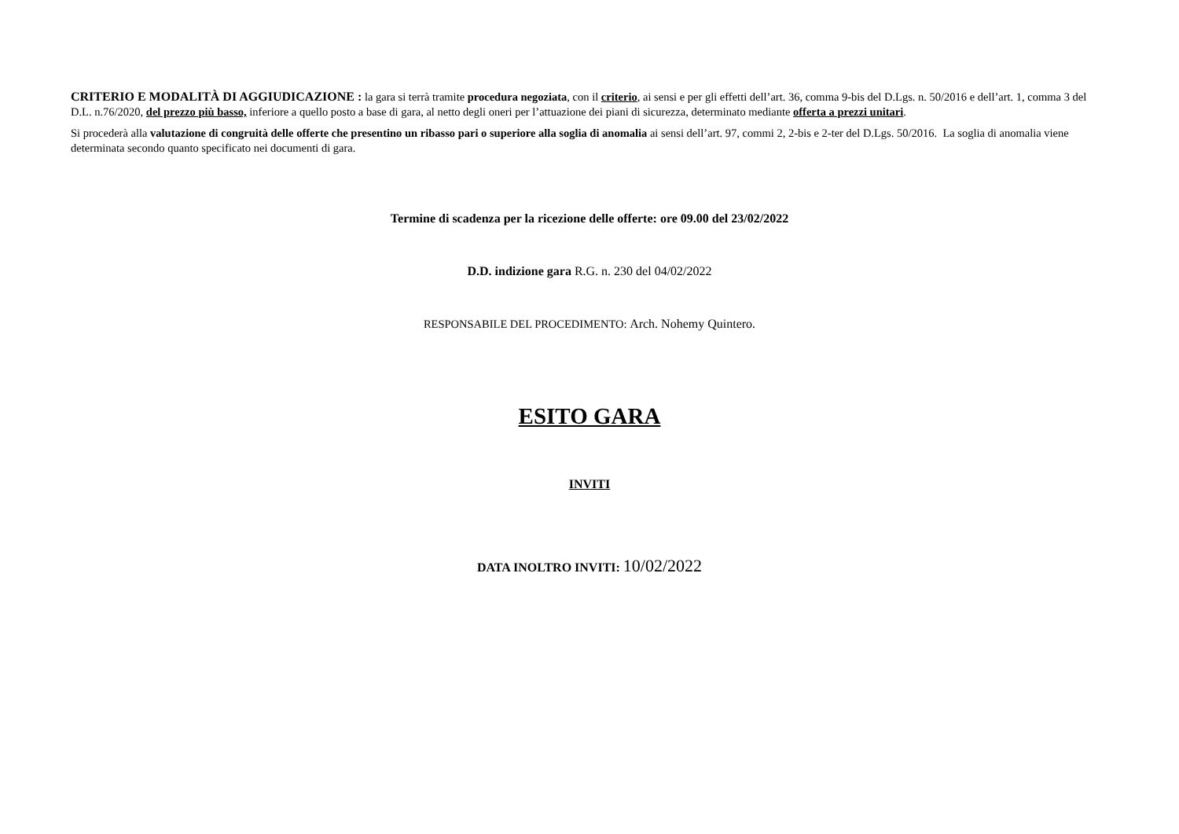CRITERIO E MODALITÀ DI AGGIUDICAZIONE : la gara si terrà tramite procedura negoziata, con il criterio, ai sensi e per gli effetti dell’art. 36, comma 9-bis del D.Lgs. n. 50/2016 e dell’art. 1, comma 3 del D.L. n.76/2020, del prezzo più basso, inferiore a quello posto a base di gara, al netto degli oneri per l’attuazione dei piani di sicurezza, determinato mediante offerta a prezzi unitari.
Si procederà alla valutazione di congruità delle offerte che presentino un ribasso pari o superiore alla soglia di anomalia ai sensi dell’art. 97, commi 2, 2-bis e 2-ter del D.Lgs. 50/2016. La soglia di anomalia viene determinata secondo quanto specificato nei documenti di gara.
Termine di scadenza per la ricezione delle offerte: ore 09.00 del 23/02/2022
D.D. indizione gara R.G. n. 230 del 04/02/2022
RESPONSABILE DEL PROCEDIMENTO: Arch. Nohemy Quintero.
ESITO GARA
INVITI
DATA INOLTRO INVITI: 10/02/2022